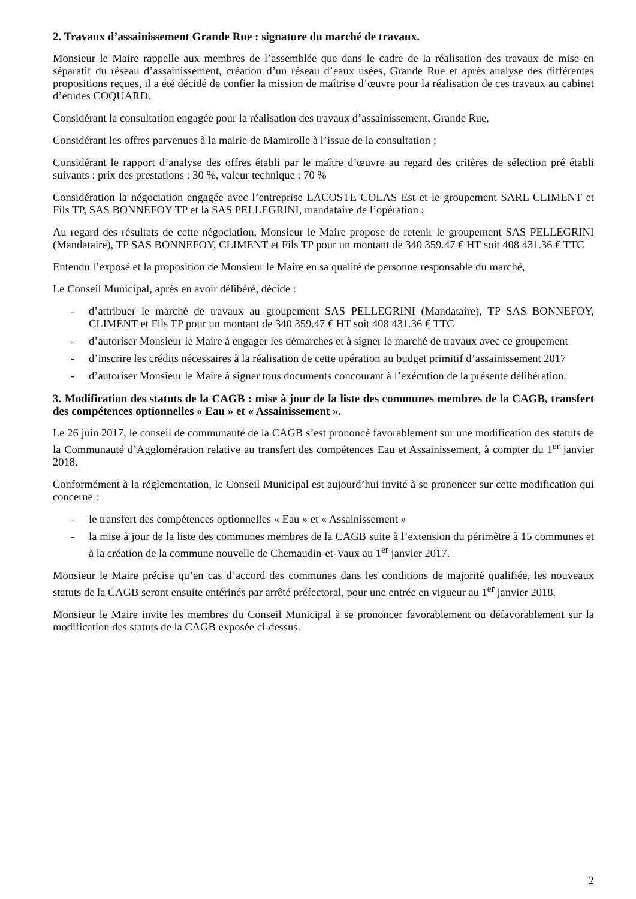2. Travaux d’assainissement Grande Rue : signature du marché de travaux.
Monsieur le Maire rappelle aux membres de l’assemblée que dans le cadre de la réalisation des travaux de mise en séparatif du réseau d’assainissement, création d’un réseau d’eaux usées, Grande Rue et après analyse des différentes propositions reçues, il a été décidé de confier la mission de maîtrise d’œuvre pour la réalisation de ces travaux au cabinet d’études COQUARD.
Considérant la consultation engagée pour la réalisation des travaux d’assainissement, Grande Rue,
Considérant les offres parvenues à la mairie de Mamirolle à l’issue de la consultation ;
Considérant le rapport d’analyse des offres établi par le maître d’œuvre au regard des critères de sélection pré établi suivants : prix des prestations : 30 %, valeur technique : 70 %
Considération la négociation engagée avec l’entreprise LACOSTE COLAS Est et le groupement SARL CLIMENT et Fils TP, SAS BONNEFOY TP et la SAS PELLEGRINI, mandataire de l’opération ;
Au regard des résultats de cette négociation, Monsieur le Maire propose de retenir le groupement SAS PELLEGRINI (Mandataire), TP SAS BONNEFOY, CLIMENT et Fils TP pour un montant de 340 359.47 € HT soit 408 431.36 € TTC
Entendu l’exposé et la proposition de Monsieur le Maire en sa qualité de personne responsable du marché,
Le Conseil Municipal, après en avoir délibéré, décide :
- d’attribuer le marché de travaux au groupement SAS PELLEGRINI (Mandataire), TP SAS BONNEFOY, CLIMENT et Fils TP pour un montant de 340 359.47 € HT soit 408 431.36 € TTC
- d’autoriser Monsieur le Maire à engager les démarches et à signer le marché de travaux avec ce groupement
- d’inscrire les crédits nécessaires à la réalisation de cette opération au budget primitif d’assainissement 2017
- d’autoriser Monsieur le Maire à signer tous documents concourant à l’exécution de la présente délibération.
3. Modification des statuts de la CAGB : mise à jour de la liste des communes membres de la CAGB, transfert des compétences optionnelles « Eau » et « Assainissement ».
Le 26 juin 2017, le conseil de communauté de la CAGB s’est prononcé favorablement sur une modification des statuts de la Communauté d’Agglomération relative au transfert des compétences Eau et Assainissement, à compter du 1<sup>er</sup> janvier 2018.
Conformément à la réglementation, le Conseil Municipal est aujourd’hui invité à se prononcer sur cette modification qui concerne :
- le transfert des compétences optionnelles « Eau » et « Assainissement »
- la mise à jour de la liste des communes membres de la CAGB suite à l’extension du périmètre à 15 communes et à la création de la commune nouvelle de Chemaudin-et-Vaux au 1<sup>er</sup> janvier 2017.
Monsieur le Maire précise qu’en cas d’accord des communes dans les conditions de majorité qualifiée, les nouveaux statuts de la CAGB seront ensuite entérinés par arrêté préfectoral, pour une entrée en vigueur au 1<sup>er</sup> janvier 2018.
Monsieur le Maire invite les membres du Conseil Municipal à se prononcer favorablement ou défavorablement sur la modification des statuts de la CAGB exposée ci-dessus.
2